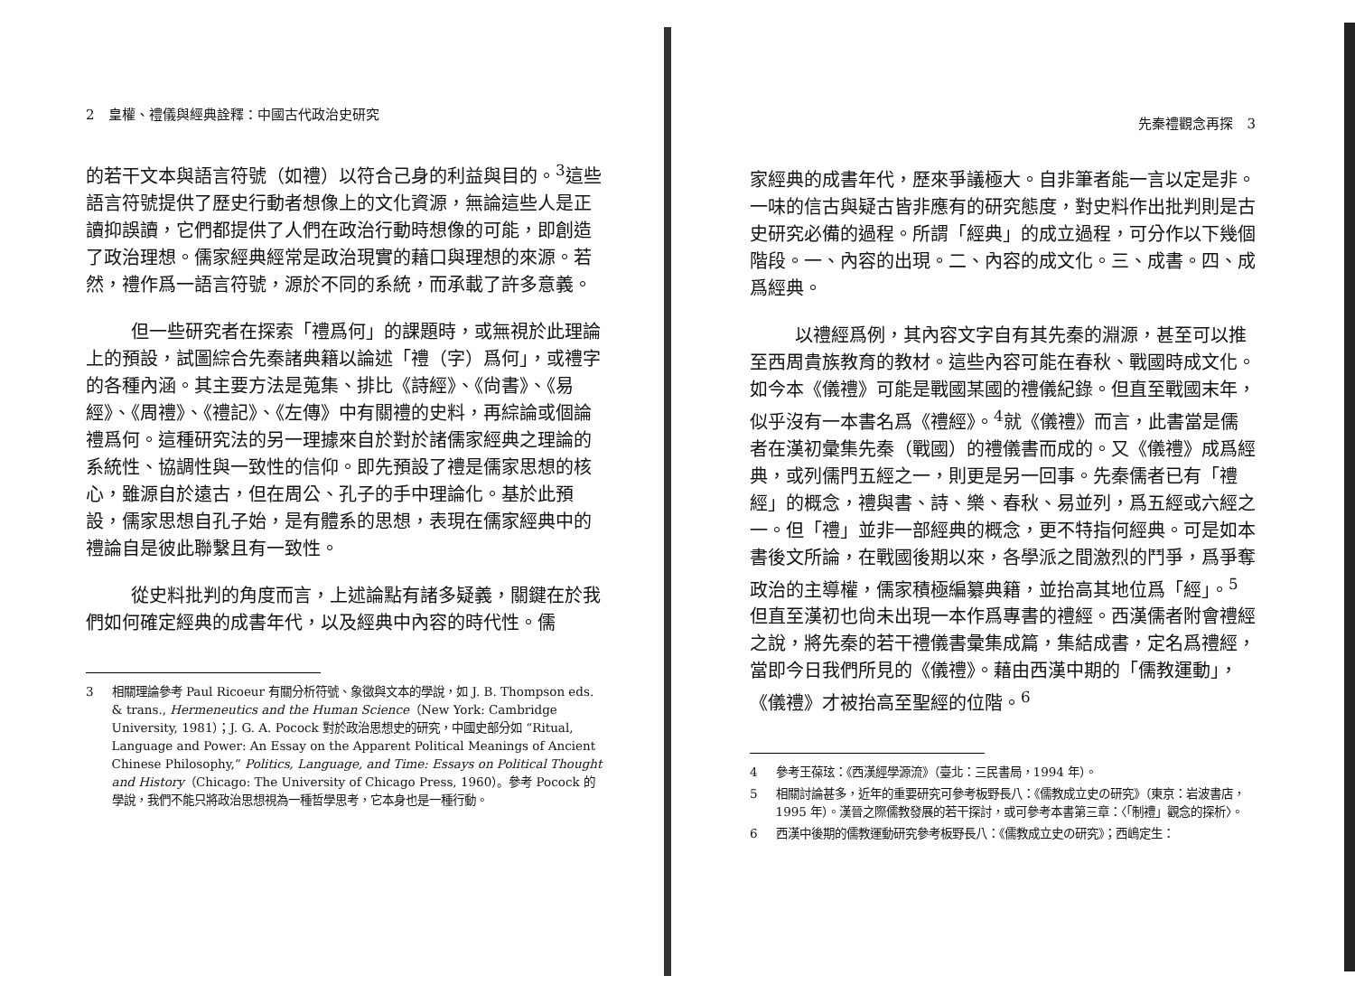2　皇權、禮儀與經典詮釋：中國古代政治史研究
的若干文本與語言符號（如禮）以符合己身的利益與目的。<sup>3</sup>這些語言符號提供了歷史行動者想像上的文化資源，無論這些人是正讀抑誤讀，它們都提供了人們在政治行動時想像的可能，即創造了政治理想。儒家經典經常是政治現實的藉口與理想的來源。若然，禮作爲一語言符號，源於不同的系統，而承載了許多意義。
但一些研究者在探索「禮爲何」的課題時，或無視於此理論上的預設，試圖綜合先秦諸典籍以論述「禮（字）爲何」，或禮字的各種內涵。其主要方法是蒐集、排比《詩經》、《尙書》、《易經》、《周禮》、《禮記》、《左傳》中有關禮的史料，再綜論或個論禮爲何。這種研究法的另一理據來自於對於諸儒家經典之理論的系統性、協調性與一致性的信仰。即先預設了禮是儒家思想的核心，雖源自於遠古，但在周公、孔子的手中理論化。基於此預設，儒家思想自孔子始，是有體系的思想，表現在儒家經典中的禮論自是彼此聯繫且有一致性。
從史料批判的角度而言，上述論點有諸多疑義，關鍵在於我們如何確定經典的成書年代，以及經典中內容的時代性。儒
3 相關理論參考 Paul Ricoeur 有關分析符號、象徵與文本的學說，如 J. B. Thompson eds. & trans., Hermeneutics and the Human Science（New York: Cambridge University, 1981）；J. G. A. Pocock 對於政治思想史的研究，中國史部分如 “Ritual, Language and Power: An Essay on the Apparent Political Meanings of Ancient Chinese Philosophy,” Politics, Language, and Time: Essays on Political Thought and History（Chicago: The University of Chicago Press, 1960）。參考 Pocock 的學說，我們不能只將政治思想視為一種哲學思考，它本身也是一種行動。
先秦禮觀念再探　3
家經典的成書年代，歷來爭議極大。自非筆者能一言以定是非。一味的信古與疑古皆非應有的研究態度，對史料作出批判則是古史研究必備的過程。所謂「經典」的成立過程，可分作以下幾個階段。一、內容的出現。二、內容的成文化。三、成書。四、成爲經典。
以禮經爲例，其內容文字自有其先秦的淵源，甚至可以推至西周貴族教育的教材。這些內容可能在春秋、戰國時成文化。如今本《儀禮》可能是戰國某國的禮儀紀錄。但直至戰國末年，似乎沒有一本書名爲《禮經》。<sup>4</sup>就《儀禮》而言，此書當是儒者在漢初彙集先秦（戰國）的禮儀書而成的。又《儀禮》成爲經典，或列儒門五經之一，則更是另一回事。先秦儒者已有「禮經」的概念，禮與書、詩、樂、春秋、易並列，爲五經或六經之一。但「禮」並非一部經典的概念，更不特指何經典。可是如本書後文所論，在戰國後期以來，各學派之間激烈的鬥爭，爲爭奪政治的主導權，儒家積極編纂典籍，並抬高其地位爲「經」。<sup>5</sup>但直至漢初也尙未出現一本作爲專書的禮經。西漢儒者附會禮經之說，將先秦的若干禮儀書彙集成篇，集結成書，定名爲禮經，當即今日我們所見的《儀禮》。藉由西漢中期的「儒教運動」，《儀禮》才被抬高至聖經的位階。<sup>6</sup>
4 參考王葆玹：《西漢經學源流》（臺北：三民書局，1994 年）。
5 相關討論甚多，近年的重要研究可參考板野長八：《儒教成立史の研究》（東京：岩波書店，1995 年）。漢晉之際儒教發展的若干探討，或可參考本書第三章：〈「制禮」觀念的探析〉。
6 西漢中後期的儒教運動研究參考板野長八：《儒教成立史の研究》；西嶋定生：